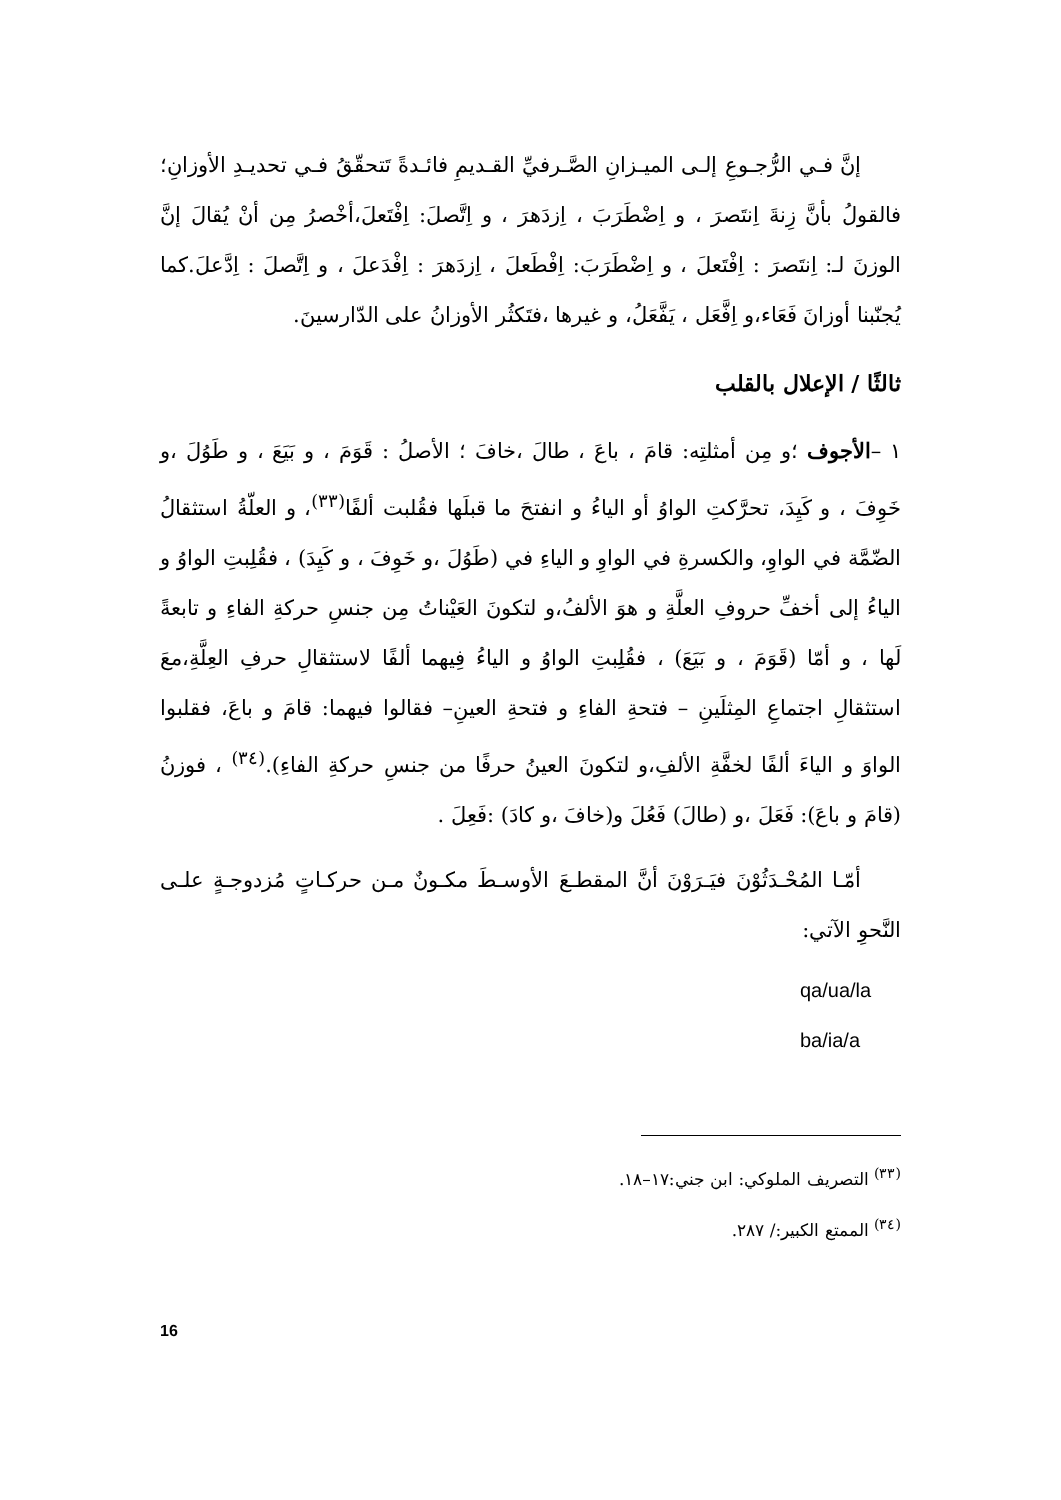إنَّ فـي الرُّجـوعِ إلـى الميـزانِ الصَّـرفيِّ القـديمِ فائـدةً تَتحقّقُ فـي تحديـدِ الأوزانِ؛ فالقولُ بأنَّ زِنةَ اِنتَصرَ ، و اِضْطَرَبَ ، اِزدَهرَ ، و اِتَّصلَ: اِفْتَعلَ،أخْصرُ مِن أنْ يُقالَ إنَّ الوزنَ لـ: اِنتَصرَ : اِفْتَعلَ ، و اِضْطَرَبَ: اِفْطَعلَ ، اِزدَهرَ : اِفْدَعلَ ، و اِتَّصلَ : اِدَّعلَ.كما يُجنّبنا أوزانَ فَعَاء،و اِفَّعَل ، يَفَّعَلُ، و غيرها ،فتَكثُر الأوزانُ على الدّارسينَ.
ثالثًا / الإعلال بالقلب
١ –الأجوف ؛و مِن أمثلتِه: قامَ ، باعَ ، طالَ ،خافَ ؛ الأصلُ : قَوَمَ ، و بَيَعَ ، و طَوُلَ ،و خَوِفَ ، و كَيِدَ، تحرَّكتِ الواوُ أو الياءُ و انفتحَ ما قبلَها فقُلبت ألفًا<sup>(٣٣)</sup>، و العلّةُ استثقالُ الضّمَّة في الواوِ، والكسرةِ في الواوِ و الياءِ في (طَوُلَ ،و خَوِفَ ، و كَيِدَ) ، فقُلِبتِ الواوُ و الياءُ إلى أخفِّ حروفِ العلَّةِ و هوَ الألفُ،و لتكونَ العَيْناتُ مِن جنسِ حركةِ الفاءِ و تابعةً لَها ، و أمّا (قَوَمَ ، و بَيَعَ) ، فقُلِبتِ الواوُ و الياءُ فِيهما ألفًا لاستثقالِ حرفِ العِلَّةِ،معَ استثقالِ اجتماعِ المِثلَينِ – فتحةِ الفاءِ و فتحةِ العينِ– فقالوا فيهما: قامَ و باعَ، فقلبوا الواوَ و الياءَ ألفًا لخفَّةِ الألفِ،و لتكونَ العينُ حرفًا من جنسِ حركةِ الفاءِ).<sup>(٣٤)</sup> ، فوزنُ (قامَ و باعَ): فَعَلَ ،و (طالَ) فَعُلَ و(خافَ ،و كادَ) :فَعِلَ .
أمّـا المُحْـدَثُوْنَ فيَـرَوْنَ أنَّ المقطـعَ الأوسـطَ مكـونٌ مـن حركـاتٍ مُزدوجـةٍ علـى النَّحوِ الآتي:
qa/ua/la
ba/ia/a
<sup>(٣٣)</sup> التصريف الملوكي: ابن جني:١٧–١٨.
<sup>(٣٤)</sup> الممتع الكبير:/ ٢٨٧.
16